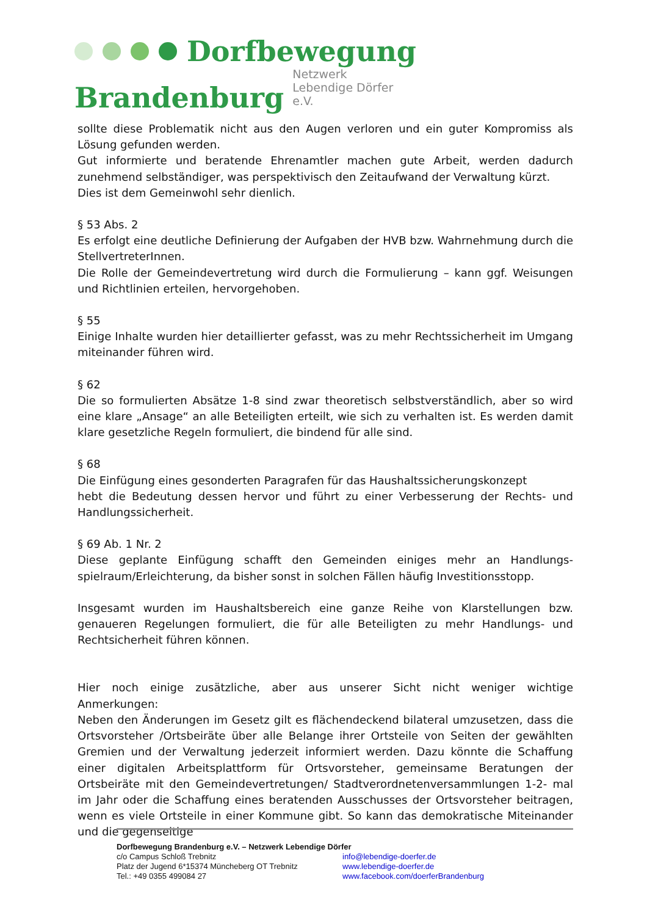Dorfbewegung
Brandenburg Netzwerk
Lebendige Dörfer e.V.
sollte diese Problematik nicht aus den Augen verloren und ein guter Kompromiss als Lösung gefunden werden.
Gut informierte und beratende Ehrenamtler machen gute Arbeit, werden dadurch zunehmend selbständiger, was perspektivisch den Zeitaufwand der Verwaltung kürzt.
Dies ist dem Gemeinwohl sehr dienlich.
§ 53 Abs. 2
Es erfolgt eine deutliche Definierung der Aufgaben der HVB bzw. Wahrnehmung durch die StellvertreterInnen.
Die Rolle der Gemeindevertretung wird durch die Formulierung – kann ggf. Weisungen und Richtlinien erteilen, hervorgehoben.
§ 55
Einige Inhalte wurden hier detaillierter gefasst, was zu mehr Rechtssicherheit im Umgang miteinander führen wird.
§ 62
Die so formulierten Absätze 1-8 sind zwar theoretisch selbstverständlich, aber so wird eine klare „Ansage“ an alle Beteiligten erteilt, wie sich zu verhalten ist. Es werden damit klare gesetzliche Regeln formuliert, die bindend für alle sind.
§ 68
Die Einfügung eines gesonderten Paragrafen für das Haushaltssicherungskonzept
hebt die Bedeutung dessen hervor und führt zu einer Verbesserung der Rechts- und Handlungssicherheit.
§ 69 Ab. 1 Nr. 2
Diese geplante Einfügung schafft den Gemeinden einiges mehr an Handlungs-spielraum/Erleichterung, da bisher sonst in solchen Fällen häufig Investitionsstopp.
Insgesamt wurden im Haushaltsbereich eine ganze Reihe von Klarstellungen bzw. genaueren Regelungen formuliert, die für alle Beteiligten zu mehr Handlungs- und Rechtsicherheit führen können.
Hier noch einige zusätzliche, aber aus unserer Sicht nicht weniger wichtige Anmerkungen:
Neben den Änderungen im Gesetz gilt es flächendeckend bilateral umzusetzen, dass die Ortsvorsteher /Ortsbeiräte über alle Belange ihrer Ortsteile von Seiten der gewählten Gremien und der Verwaltung jederzeit informiert werden. Dazu könnte die Schaffung einer digitalen Arbeitsplattform für Ortsvorsteher, gemeinsame Beratungen der Ortsbeiräte mit den Gemeindevertretungen/ Stadtverordnetenversammlungen 1-2- mal im Jahr oder die Schaffung eines beratenden Ausschusses der Ortsvorsteher beitragen, wenn es viele Ortsteile in einer Kommune gibt. So kann das demokratische Miteinander und die gegenseitige
Dorfbewegung Brandenburg e.V. – Netzwerk Lebendige Dörfer
c/o Campus Schloß Trebnitz info@lebendige-doerfer.de
Platz der Jugend 6*15374 Müncheberg OT Trebnitz www.lebendige-doerfer.de
Tel.: +49 0355 499084 27 www.facebook.com/doerferBrandenburg